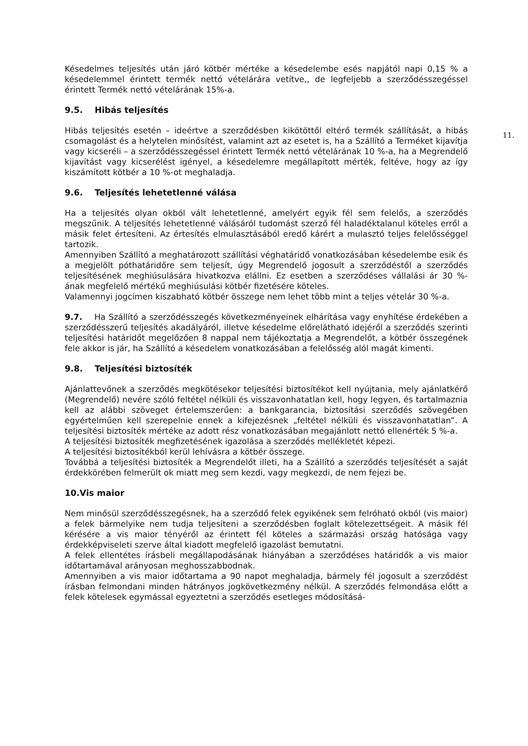11.
Késedelmes teljesítés után járó kötbér mértéke a késedelembe esés napjától napi 0,15 % a késedelemmel érintett termék nettó vételárára vetítve,, de legfeljebb a szerződésszegéssel érintett Termék nettó vételárának 15%-a.
9.5. Hibás teljesítés
Hibás teljesítés esetén – ideértve a szerződésben kikötöttől eltérő termék szállítását, a hibás csomagolást és a helytelen minősítést, valamint azt az esetet is, ha a Szállító a Terméket kijavítja vagy kicseréli – a szerződésszegéssel érintett Termék nettó vételárának 10 %-a, ha a Megrendelő kijavítást vagy kicserélést igényel, a késedelemre megállapított mérték, feltéve, hogy az így kiszámított kötbér a 10 %-ot meghaladja.
9.6. Teljesítés lehetetlenné válása
Ha a teljesítés olyan okból vált lehetetlenné, amelyért egyik fél sem felelős, a szerződés megszűnik. A teljesítés lehetetlenné válásáról tudomást szerző fél haladéktalanul köteles erről a másik felet értesíteni. Az értesítés elmulasztásából eredő kárért a mulasztó teljes felelősséggel tartozik.
Amennyiben Szállító a meghatározott szállítási véghatáridő vonatkozásában késedelembe esik és a megjelölt póthatáridőre sem teljesít, úgy Megrendelő jogosult a szerződéstől a szerződés teljesítésének meghiúsulására hivatkozva elállni. Ez esetben a szerződéses vállalási ár 30 %-ának megfelelő mértékű meghiúsulási kötbér fizetésére köteles.
Valamennyi jogcímen kiszabható kötbér összege nem lehet több mint a teljes vételár 30 %-a.
9.7. Ha Szállító a szerződésszegés következményeinek elhárítása vagy enyhítése érdekében a szerződésszerű teljesítés akadályáról, illetve késedelme előrelátható idejéről a szerződés szerinti teljesítési határidőt megelőzően 8 nappal nem tájékoztatja a Megrendelőt, a kötbér összegének fele akkor is jár, ha Szállító a késedelem vonatkozásában a felelősség alól magát kimenti.
9.8. Teljesítési biztosíték
Ajánlattevőnek a szerződés megkötésekor teljesítési biztosítékot kell nyújtania, mely ajánlatkérő (Megrendelő) nevére szóló feltétel nélküli és visszavonhatatlan kell, hogy legyen, és tartalmaznia kell az alábbi szöveget értelemszerűen: a bankgarancia, biztosítási szerződés szövegében egyértelműen kell szerepelnie ennek a kifejezésnek „feltétel nélküli és visszavonhatatlan”. A teljesítési biztosíték mértéke az adott rész vonatkozásában megajánlott nettó ellenérték 5 %-a.
A teljesítési biztosíték megfizetésének igazolása a szerződés mellékletét képezi.
A teljesítési biztosítékból kerül lehívásra a kötbér összege.
Továbbá a teljesítési biztosíték a Megrendelőt illeti, ha a Szállító a szerződés teljesítését a saját érdekkörében felmerült ok miatt meg sem kezdi, vagy megkezdi, de nem fejezi be.
10.Vis maior
Nem minősül szerződésszegésnek, ha a szerződő felek egyikének sem felróható okból (vis maior) a felek bármelyike nem tudja teljesíteni a szerződésben foglalt kötelezettségeit. A másik fél kérésére a vis maior tényéről az érintett fél köteles a származási ország hatósága vagy érdekképviseleti szerve által kiadott megfelelő igazolást bemutatni.
A felek ellentétes írásbeli megállapodásának hiányában a szerződéses határidők a vis maior időtartamával arányosan meghosszabbodnak.
Amennyiben a vis maior időtartama a 90 napot meghaladja, bármely fél jogosult a szerződést írásban felmondani minden hátrányos jogkövetkezmény nélkül. A szerződés felmondása előtt a felek kötelesek egymással egyeztetni a szerződés esetleges módosításá-